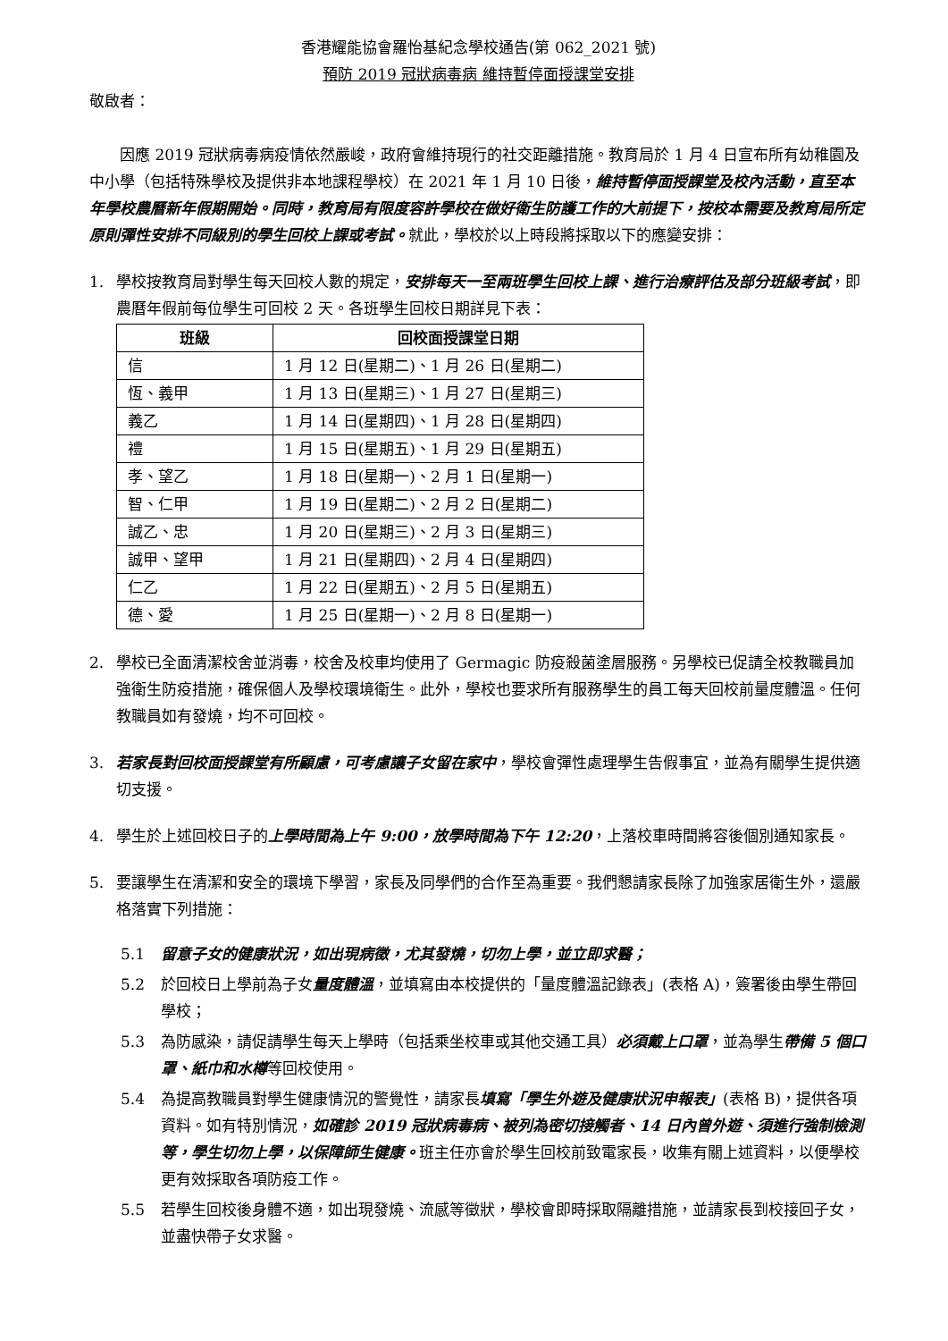香港耀能協會羅怡基紀念學校通告(第 062_2021 號)
預防 2019 冠狀病毒病 維持暫停面授課堂安排
敬啟者：
因應 2019 冠狀病毒病疫情依然嚴峻，政府會維持現行的社交距離措施。教育局於 1 月 4 日宣布所有幼稚園及中小學（包括特殊學校及提供非本地課程學校）在 2021 年 1 月 10 日後，維持暫停面授課堂及校內活動，直至本年學校農曆新年假期開始。同時，教育局有限度容許學校在做好衛生防護工作的大前提下，按校本需要及教育局所定原則彈性安排不同級別的學生回校上課或考試。就此，學校於以上時段將採取以下的應變安排：
1. 學校按教育局對學生每天回校人數的規定，安排每天一至兩班學生回校上課、進行治療評估及部分班級考試，即農曆年假前每位學生可回校 2 天。各班學生回校日期詳見下表：
| 班級 | 回校面授課堂日期 |
| --- | --- |
| 信 | 1 月 12 日(星期二)、1 月 26 日(星期二) |
| 恆、義甲 | 1 月 13 日(星期三)、1 月 27 日(星期三) |
| 義乙 | 1 月 14 日(星期四)、1 月 28 日(星期四) |
| 禮 | 1 月 15 日(星期五)、1 月 29 日(星期五) |
| 孝、望乙 | 1 月 18 日(星期一)、2 月 1 日(星期一) |
| 智、仁甲 | 1 月 19 日(星期二)、2 月 2 日(星期二) |
| 誠乙、忠 | 1 月 20 日(星期三)、2 月 3 日(星期三) |
| 誠甲、望甲 | 1 月 21 日(星期四)、2 月 4 日(星期四) |
| 仁乙 | 1 月 22 日(星期五)、2 月 5 日(星期五) |
| 德、愛 | 1 月 25 日(星期一)、2 月 8 日(星期一) |
2. 學校已全面清潔校舍並消毒，校舍及校車均使用了 Germagic 防疫殺菌塗層服務。另學校已促請全校教職員加強衛生防疫措施，確保個人及學校環境衛生。此外，學校也要求所有服務學生的員工每天回校前量度體溫。任何教職員如有發燒，均不可回校。
3. 若家長對回校面授課堂有所顧慮，可考慮讓子女留在家中，學校會彈性處理學生告假事宜，並為有關學生提供適切支援。
4. 學生於上述回校日子的上學時間為上午 9:00，放學時間為下午 12:20，上落校車時間將容後個別通知家長。
5. 要讓學生在清潔和安全的環境下學習，家長及同學們的合作至為重要。我們懇請家長除了加強家居衛生外，還嚴格落實下列措施：
5.1 留意子女的健康狀況，如出現病徵，尤其發燒，切勿上學，並立即求醫；
5.2 於回校日上學前為子女量度體溫，並填寫由本校提供的「量度體溫記錄表」(表格 A)，簽署後由學生帶回學校；
5.3 為防感染，請促請學生每天上學時（包括乘坐校車或其他交通工具）必須戴上口罩，並為學生帶備 5 個口罩、紙巾和水樽等回校使用。
5.4 為提高教職員對學生健康情況的警覺性，請家長填寫「學生外遊及健康狀況申報表」(表格 B)，提供各項資料。如有特別情況，如確診 2019 冠狀病毒病、被列為密切接觸者、14 日內曾外遊、須進行強制檢測等，學生切勿上學，以保障師生健康。班主任亦會於學生回校前致電家長，收集有關上述資料，以便學校更有效採取各項防疫工作。
5.5 若學生回校後身體不適，如出現發燒、流感等徵狀，學校會即時採取隔離措施，並請家長到校接回子女，並盡快帶子女求醫。